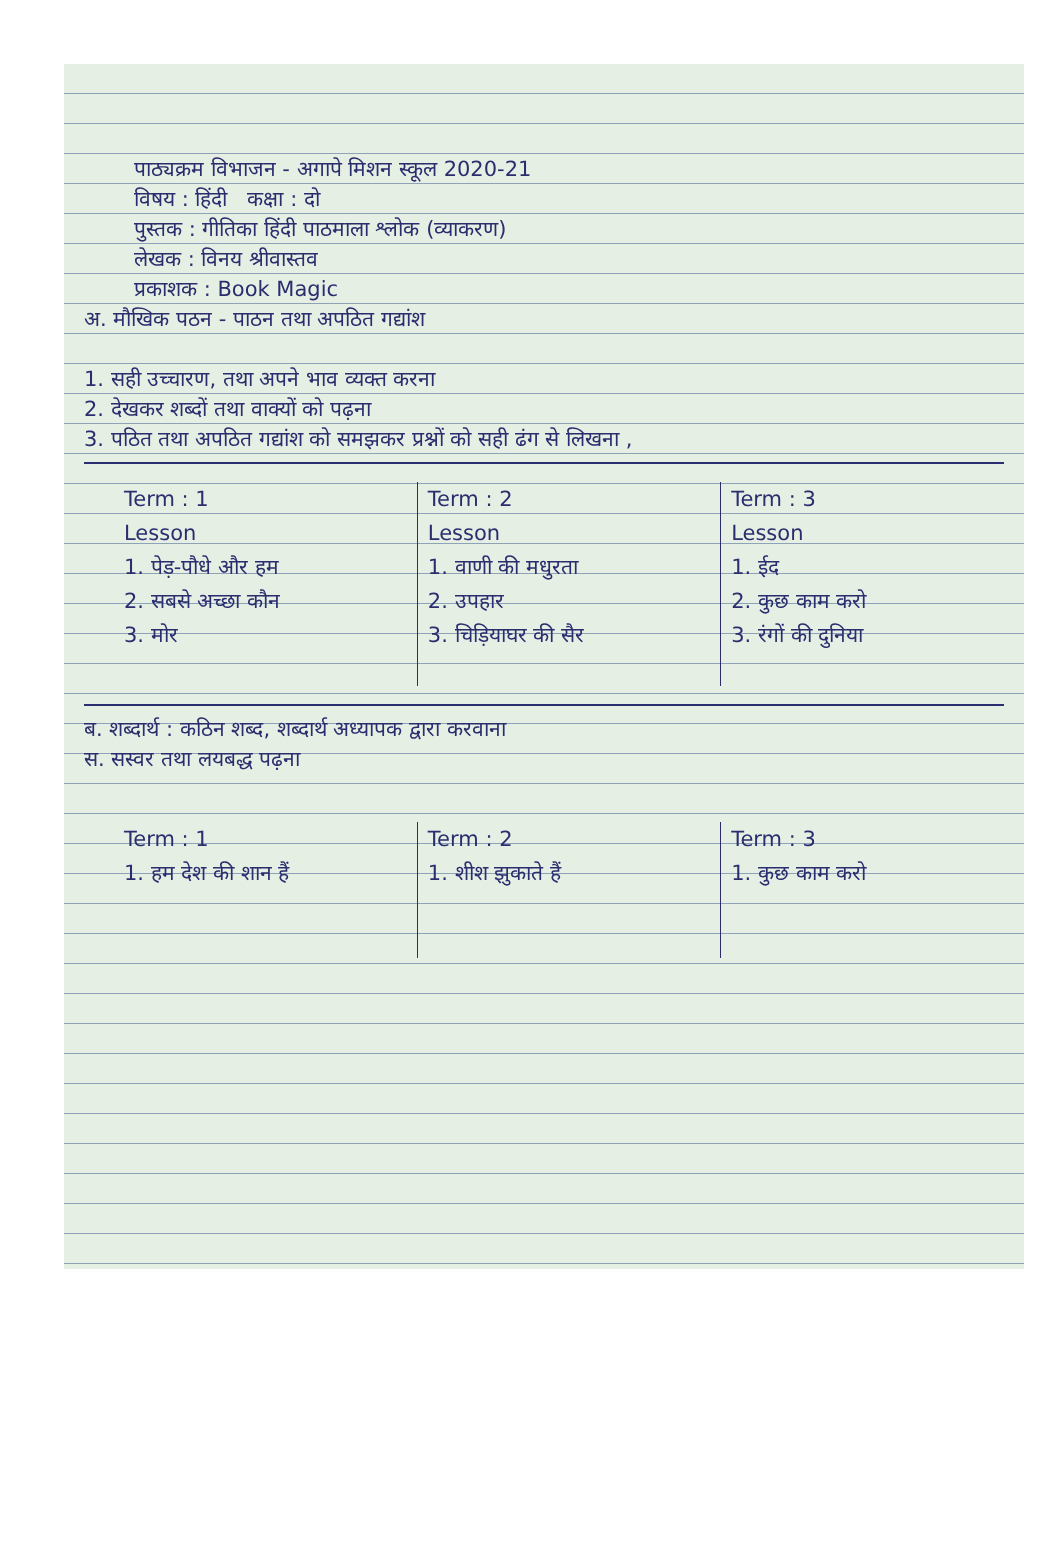पाठ्यक्रम विभाजन - अगापे मिशन स्कूल 2020-21
विषय : हिंदी कक्षा : दो
पुस्तक : गीतिका हिंदी पाठमाला श्लोक (व्याकरण)
लेखक : विनय श्रीवास्तव
प्रकाशक : Book Magic
अ. मौखिक पठन - पाठन तथा अपठित गद्यांश
1. सही उच्चारण, तथा अपने भाव व्यक्त करना
2. देखकर शब्दों तथा वाक्यों को पढ़ना
3. पठित तथा अपठित गद्यांश को समझकर प्रश्नों को सही ढंग से लिखना ,
| Term : 1 | Term : 2 | Term : 3 |
| --- | --- | --- |
| Lesson | Lesson | Lesson |
| 1. पेड़-पौधे और हम | 1. वाणी की मधुरता | 1. ईद |
| 2. सबसे अच्छा कौन | 2. उपहार | 2. कुछ काम करो |
| 3. मोर | 3. चिड़ियाघर की सैर | 3. रंगों की दुनिया |
ब. शब्दार्थ : कठिन शब्द, शब्दार्थ अध्यापक द्वारा करवाना
स. सस्वर तथा लयबद्ध पढ़ना
| Term : 1 | Term : 2 | Term : 3 |
| --- | --- | --- |
| 1. हम देश की शान हैं | 1. शीश झुकाते हैं | 1. कुछ काम करो |